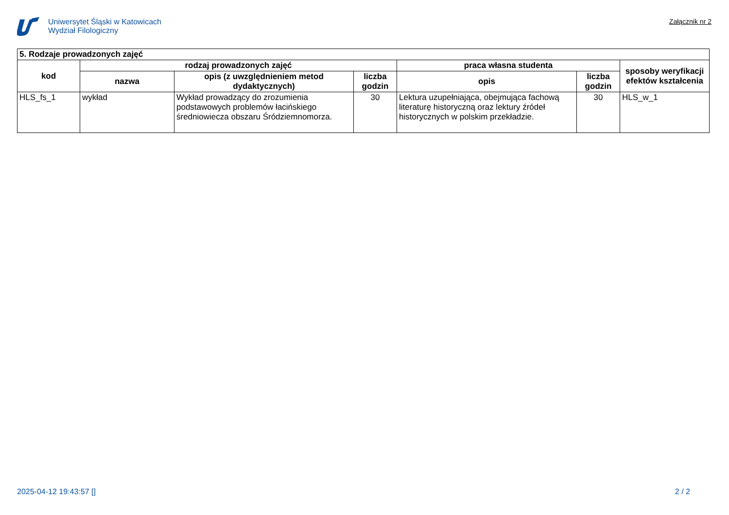Uniwersytet Śląski w Katowicach
Wydział Filologiczny
Załącznik nr 2
| 5. Rodzaje prowadzonych zajęć | | | | | | |
| --- | --- | --- | --- | --- | --- | --- |
| kod | rodzaj prowadzonych zajęć | | | praca własna studenta | | sposoby weryfikacji efektów kształcenia |
| | nazwa | opis (z uwzględnieniem metod dydaktycznych) | liczba godzin | opis | liczba godzin | |
| HLS_fs_1 | wykład | Wykład prowadzący do zrozumienia podstawowych problemów łacińskiego średniowiecza obszaru Śródziemnomorza. | 30 | Lektura uzupełniająca, obejmująca fachową literaturę historyczną oraz lektury źródeł historycznych w polskim przekładzie. | 30 | HLS_w_1 |
2025-04-12 19:43:57 [] 2 / 2